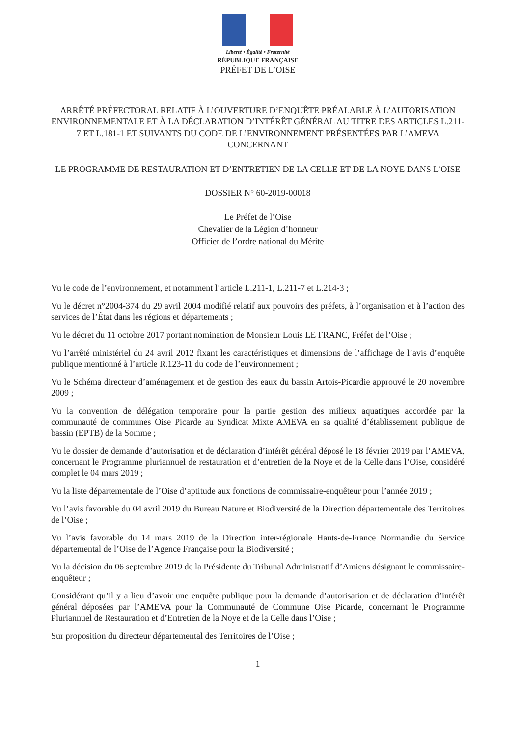Liberté • Égalité • Fraternité
RÉPUBLIQUE FRANÇAISE
PRÉFET DE L’OISE
ARRÊTÉ PRÉFECTORAL RELATIF À L’OUVERTURE D’ENQUÊTE PRÉALABLE À L’AUTORISATION ENVIRONNEMENTALE ET À LA DÉCLARATION D’INTÉRÊT GÉNÉRAL AU TITRE DES ARTICLES L.211-7 ET L.181-1 ET SUIVANTS DU CODE DE L’ENVIRONNEMENT PRÉSENTÉES PAR L’AMEVA
CONCERNANT
LE PROGRAMME DE RESTAURATION ET D’ENTRETIEN DE LA CELLE ET DE LA NOYE DANS L’OISE
DOSSIER N° 60-2019-00018
Le Préfet de l’Oise
Chevalier de la Légion d’honneur
Officier de l’ordre national du Mérite
Vu le code de l’environnement, et notamment l’article L.211-1, L.211-7 et L.214-3 ;
Vu le décret n°2004-374 du 29 avril 2004 modifié relatif aux pouvoirs des préfets, à l’organisation et à l’action des services de l’État dans les régions et départements ;
Vu le décret du 11 octobre 2017 portant nomination de Monsieur Louis LE FRANC, Préfet de l’Oise ;
Vu l’arrêté ministériel du 24 avril 2012 fixant les caractéristiques et dimensions de l’affichage de l’avis d’enquête publique mentionné à l’article R.123-11 du code de l’environnement ;
Vu le Schéma directeur d’aménagement et de gestion des eaux du bassin Artois-Picardie approuvé le 20 novembre 2009 ;
Vu la convention de délégation temporaire pour la partie gestion des milieux aquatiques accordée par la communauté de communes Oise Picarde au Syndicat Mixte AMEVA en sa qualité d’établissement publique de bassin (EPTB) de la Somme ;
Vu le dossier de demande d’autorisation et de déclaration d’intérêt général déposé le 18 février 2019 par l’AMEVA, concernant le Programme pluriannuel de restauration et d’entretien de la Noye et de la Celle dans l’Oise, considéré complet le 04 mars 2019 ;
Vu la liste départementale de l’Oise d’aptitude aux fonctions de commissaire-enquêteur pour l’année 2019 ;
Vu l’avis favorable du 04 avril 2019 du Bureau Nature et Biodiversité de la Direction départementale des Territoires de l’Oise ;
Vu l’avis favorable du 14 mars 2019 de la Direction inter-régionale Hauts-de-France Normandie du Service départemental de l’Oise de l’Agence Française pour la Biodiversité ;
Vu la décision du 06 septembre 2019 de la Présidente du Tribunal Administratif d’Amiens désignant le commissaire-enquêteur ;
Considérant qu’il y a lieu d’avoir une enquête publique pour la demande d’autorisation et de déclaration d’intérêt général déposées par l’AMEVA pour la Communauté de Commune Oise Picarde, concernant le Programme Pluriannuel de Restauration et d’Entretien de la Noye et de la Celle dans l’Oise ;
Sur proposition du directeur départemental des Territoires de l’Oise ;
1